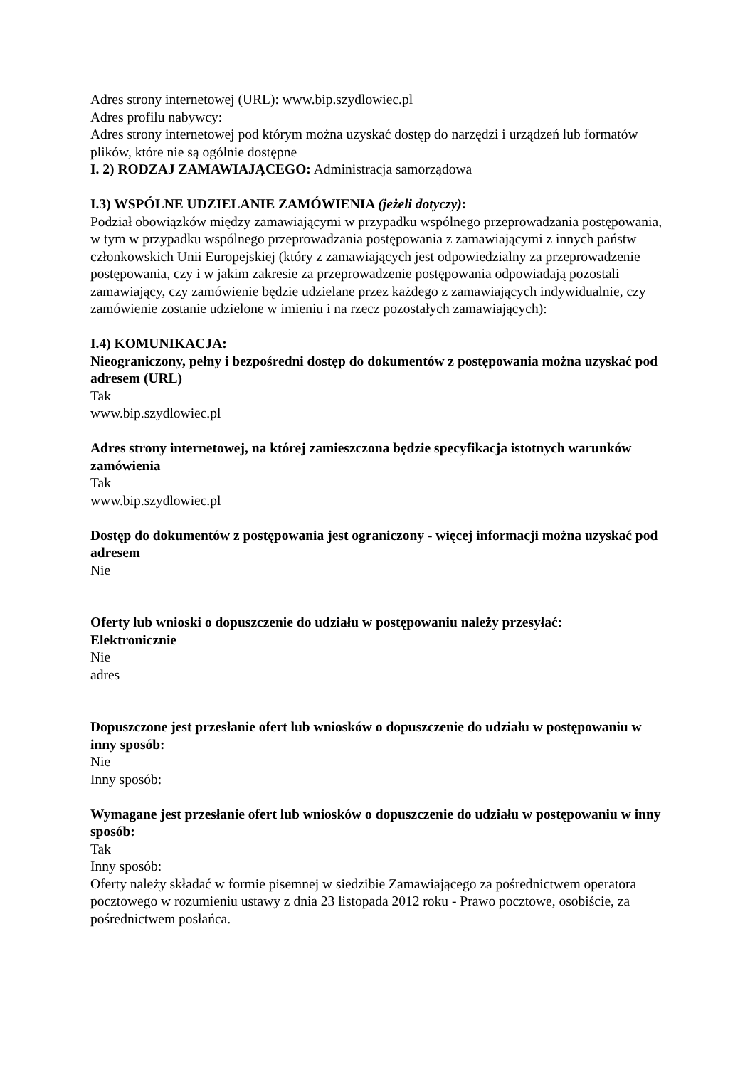Adres strony internetowej (URL): www.bip.szydlowiec.pl
Adres profilu nabywcy:
Adres strony internetowej pod którym można uzyskać dostęp do narzędzi i urządzeń lub formatów plików, które nie są ogólnie dostępne
I. 2) RODZAJ ZAMAWIAJĄCEGO: Administracja samorządowa
I.3) WSPÓLNE UDZIELANIE ZAMÓWIENIA (jeżeli dotyczy):
Podział obowiązków między zamawiającymi w przypadku wspólnego przeprowadzania postępowania, w tym w przypadku wspólnego przeprowadzania postępowania z zamawiającymi z innych państw członkowskich Unii Europejskiej (który z zamawiających jest odpowiedzialny za przeprowadzenie postępowania, czy i w jakim zakresie za przeprowadzenie postępowania odpowiadają pozostali zamawiający, czy zamówienie będzie udzielane przez każdego z zamawiających indywidualnie, czy zamówienie zostanie udzielone w imieniu i na rzecz pozostałych zamawiających):
I.4) KOMUNIKACJA:
Nieograniczony, pełny i bezpośredni dostęp do dokumentów z postępowania można uzyskać pod adresem (URL)
Tak
www.bip.szydlowiec.pl
Adres strony internetowej, na której zamieszczona będzie specyfikacja istotnych warunków zamówienia
Tak
www.bip.szydlowiec.pl
Dostęp do dokumentów z postępowania jest ograniczony - więcej informacji można uzyskać pod adresem
Nie
Oferty lub wnioski o dopuszczenie do udziału w postępowaniu należy przesyłać:
Elektronicznie
Nie
adres
Dopuszczone jest przesłanie ofert lub wniosków o dopuszczenie do udziału w postępowaniu w inny sposób:
Nie
Inny sposób:
Wymagane jest przesłanie ofert lub wniosków o dopuszczenie do udziału w postępowaniu w inny sposób:
Tak
Inny sposób:
Oferty należy składać w formie pisemnej w siedzibie Zamawiającego za pośrednictwem operatora pocztowego w rozumieniu ustawy z dnia 23 listopada 2012 roku - Prawo pocztowe, osobiście, za pośrednictwem posłańca.